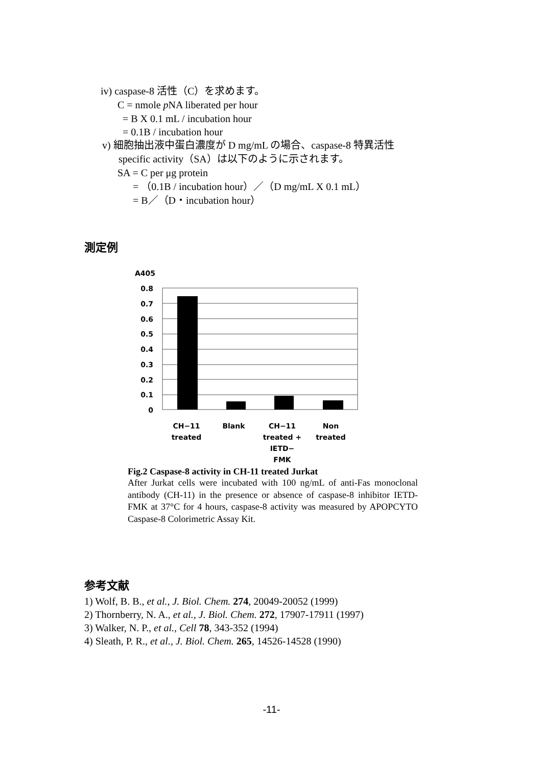iv) caspase-8 活性（C）を求めます。
C = nmole p NA liberated per hour
= B X 0.1 mL / incubation hour
= 0.1B / incubation hour
v) 細胞抽出液中蛋白濃度が D mg/mL の場合、caspase-8 特異活性
specific activity（SA）は以下のように示されます。
SA = C per μg protein
= （0.1B / incubation hour）／（D mg/mL X 0.1 mL）
= B／（D・incubation hour）
測定例
A405
0.8
0.7
0.6
0.5
0.4
0.3
0.2
0.1
0
CH−11
treated
Blank CH−11
treated +
IETD−
FMK
Non
treated
Fig.2 Caspase-8 activity in CH-11 treated Jurkat
After Jurkat cells were incubated with 100 ng/mL of anti-Fas monoclonal antibody (CH-11) in the presence or absence of caspase-8 inhibitor IETD-FMK at 37°C for 4 hours, caspase-8 activity was measured by APOPCYTO Caspase-8 Colorimetric Assay Kit.
参考文献
1) Wolf, B. B., et al., J. Biol. Chem. 274, 20049-20052 (1999)
2) Thornberry, N. A., et al., J. Biol. Chem. 272, 17907-17911 (1997)
3) Walker, N. P., et al., Cell 78, 343-352 (1994)
4) Sleath, P. R., et al., J. Biol. Chem. 265, 14526-14528 (1990)
-11-